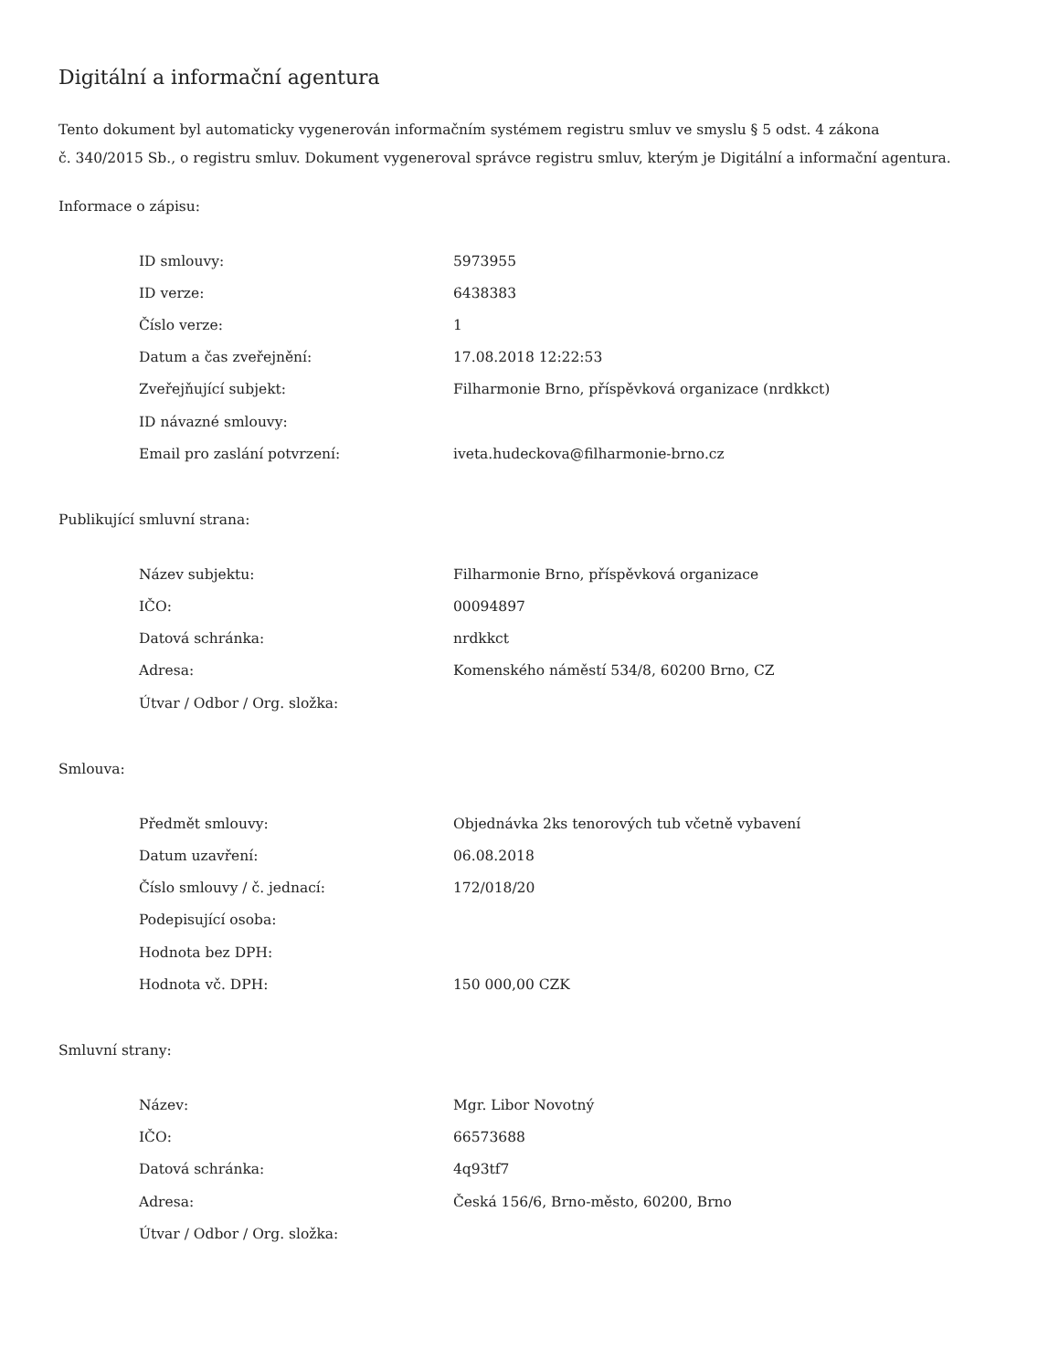Digitální a informační agentura
Tento dokument byl automaticky vygenerován informačním systémem registru smluv ve smyslu § 5 odst. 4 zákona
č. 340/2015 Sb., o registru smluv. Dokument vygeneroval správce registru smluv, kterým je Digitální a informační agentura.
Informace o zápisu:
| ID smlouvy: | 5973955 |
| ID verze: | 6438383 |
| Číslo verze: | 1 |
| Datum a čas zveřejnění: | 17.08.2018 12:22:53 |
| Zveřejňující subjekt: | Filharmonie Brno, příspěvková organizace (nrdkkct) |
| ID návazné smlouvy: | |
| Email pro zaslání potvrzení: | iveta.hudeckova@filharmonie-brno.cz |
Publikující smluvní strana:
| Název subjektu: | Filharmonie Brno, příspěvková organizace |
| IČO: | 00094897 |
| Datová schránka: | nrdkkct |
| Adresa: | Komenského náměstí 534/8, 60200 Brno, CZ |
| Útvar / Odbor / Org. složka: | |
Smlouva:
| Předmět smlouvy: | Objednávka 2ks tenorových tub včetně vybavení |
| Datum uzavření: | 06.08.2018 |
| Číslo smlouvy / č. jednací: | 172/018/20 |
| Podepisující osoba: | |
| Hodnota bez DPH: | |
| Hodnota vč. DPH: | 150 000,00 CZK |
Smluvní strany:
| Název: | Mgr. Libor Novotný |
| IČO: | 66573688 |
| Datová schránka: | 4q93tf7 |
| Adresa: | Česká 156/6, Brno-město, 60200, Brno |
| Útvar / Odbor / Org. složka: | |